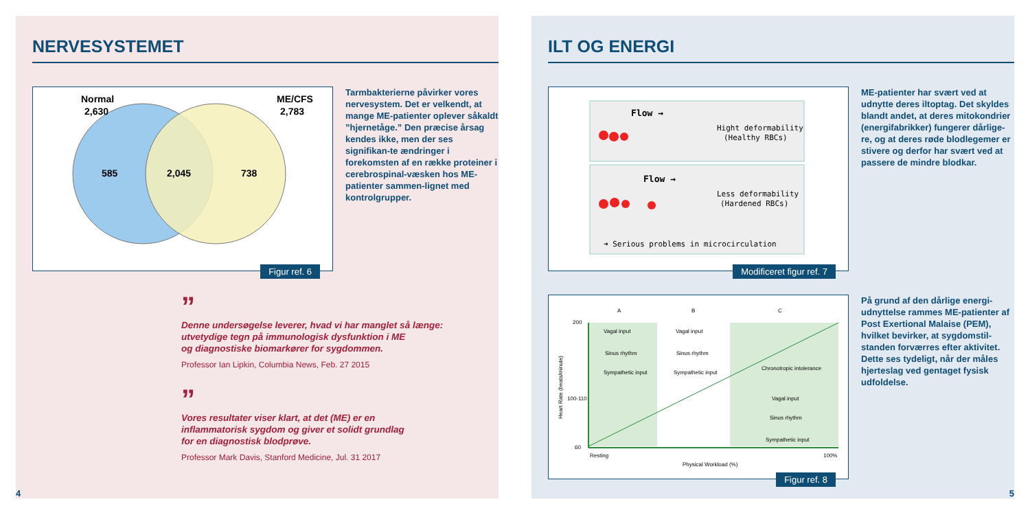NERVESYSTEMET
Normal
2,630
ME/CFS
2,783
585
2,045
738
Figur ref. 6
Tarmbakterierne påvirker vores nervesystem. Det er velkendt, at mange ME-patienter oplever såkaldt ”hjernetåge.” Den præcise årsag kendes ikke, men der ses signifikan-te ændringer i forekomsten af en række proteiner i cerebrospinal-væsken hos ME-patienter sammen-lignet med kontrolgrupper.
”
Denne undersøgelse leverer, hvad vi har manglet så længe:
utvetydige tegn på immunologisk dysfunktion i ME
og diagnostiske biomarkører for sygdommen.
Professor Ian Lipkin, Columbia News, Feb. 27 2015
”
Vores resultater viser klart, at det (ME) er en
inflammatorisk sygdom og giver et solidt grundlag
for en diagnostisk blodprøve.
Professor Mark Davis, Stanford Medicine, Jul. 31 2017
4
ILT OG ENERGI
Flow →
Hight deformability
(Healthy RBCs)
Flow →
Less deformability
(Hardened RBCs)
➜ Serious problems in microcirculation
Modificeret figur ref. 7
ME-patienter har svært ved at udnytte deres iltoptag. Det skyldes blandt andet, at deres mitokondrier (energifabrikker) fungerer dårlige-re, og at deres røde blodlegemer er stivere og derfor har svært ved at passere de mindre blodkar.
A
B
C
200
100-110
60
Vagal input
Sinus rhythm
Sympathetic input
Vagal input
Sinus rhythm
Sympathetic input
Chronotropic intolerance
Vagal input
Sinus rhythm
Sympathetic input
Resting
100%
Physical Workload (%)
Heart Rate (beats/minute)
Figur ref. 8
På grund af den dårlige energi-udnyttelse rammes ME-patienter af Post Exertional Malaise (PEM), hvilket bevirker, at sygdomstil-standen forværres efter aktivitet. Dette ses tydeligt, når der måles hjerteslag ved gentaget fysisk udfoldelse.
5